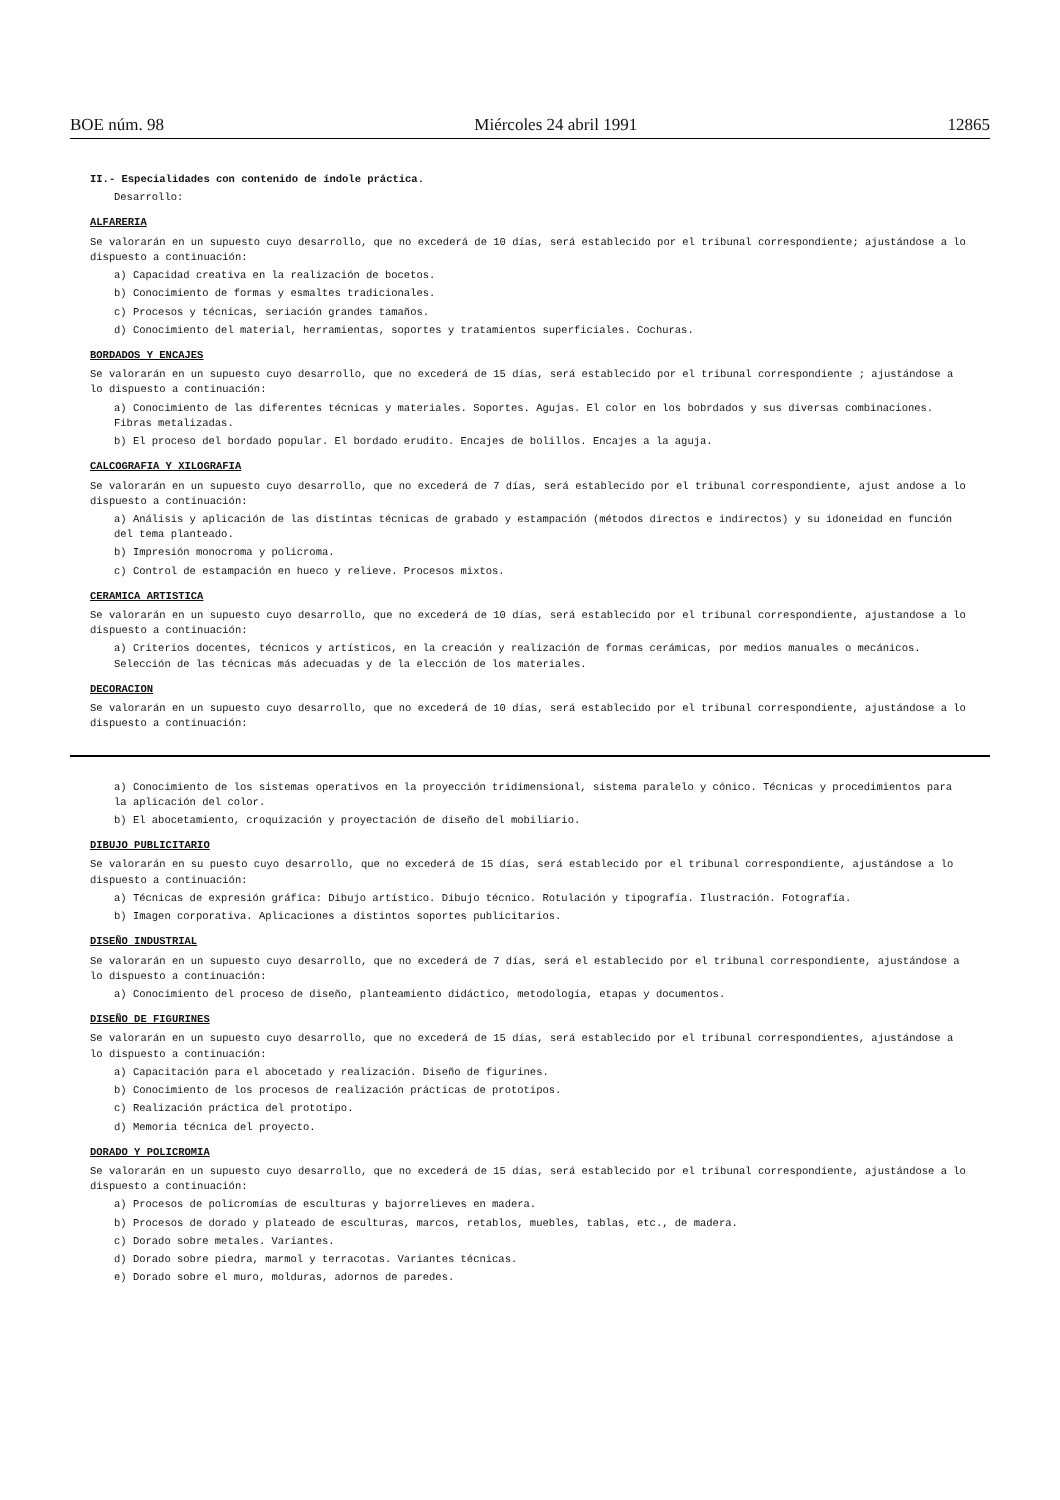BOE núm. 98 Miércoles 24 abril 1991 12865
II.- Especialidades con contenido de índole práctica.
Desarrollo:
ALFARERIA
Se valorarán en un supuesto cuyo desarrollo, que no excederá de 10 días, será establecido por el tribunal correspondiente; ajustándose a lo dispuesto a continuación:
a) Capacidad creativa en la realización de bocetos.
b) Conocimiento de formas y esmaltes tradicionales.
c) Procesos y técnicas, seriación grandes tamaños.
d) Conocimiento del material, herramientas, soportes y tratamientos superficiales. Cochuras.
BORDADOS Y ENCAJES
Se valorarán en un supuesto cuyo desarrollo, que no excederá de 15 días, será establecido por el tribunal correspondiente ; ajustándose a lo dispuesto a continuación:
a) Conocimiento de las diferentes técnicas y materiales. Soportes. Agujas. El color en los bobrdados y sus diversas combinaciones. Fibras metalizadas.
b) El proceso del bordado popular. El bordado erudito. Encajes de bolillos. Encajes a la aguja.
CALCOGRAFIA Y XILOGRAFIA
Se valorarán en un supuesto cuyo desarrollo, que no excederá de 7 días, será establecido por el tribunal correspondiente, ajust andose a lo dispuesto a continuación:
a) Análisis y aplicación de las distintas técnicas de grabado y estampación (métodos directos e indirectos) y su idoneidad en función del tema planteado.
b) Impresión monocroma y policroma.
c) Control de estampación en hueco y relieve. Procesos mixtos.
CERAMICA ARTISTICA
Se valorarán en un supuesto cuyo desarrollo, que no excederá de 10 días, será establecido por el tribunal correspondiente, ajustandose a lo dispuesto a continuación:
a) Criterios docentes, técnicos y artísticos, en la creación y realización de formas cerámicas, por medios manuales o mecánicos. Selección de las técnicas más adecuadas y de la elección de los materiales.
DECORACION
Se valorarán en un supuesto cuyo desarrollo, que no excederá de 10 días, será establecido por el tribunal correspondiente, ajustándose a lo dispuesto a continuación:
a) Conocimiento de los sistemas operativos en la proyección tridimensional, sistema paralelo y cónico. Técnicas y procedimientos para la aplicación del color.
b) El abocetamiento, croquización y proyectación de diseño del mobiliario.
DIBUJO PUBLICITARIO
Se valorarán en su puesto cuyo desarrollo, que no excederá de 15 días, será establecido por el tribunal correspondiente, ajustándose a lo dispuesto a continuación:
a) Técnicas de expresión gráfica: Dibujo artístico. Dibujo técnico. Rotulación y tipografía. Ilustración. Fotografía.
b) Imagen corporativa. Aplicaciones a distintos soportes publicitarios.
DISEÑO INDUSTRIAL
Se valorarán en un supuesto cuyo desarrollo, que no excederá de 7 días, será el establecido por el tribunal correspondiente, ajustándose a lo dispuesto a continuación:
a) Conocimiento del proceso de diseño, planteamiento didáctico, metodología, etapas y documentos.
DISEÑO DE FIGURINES
Se valorarán en un supuesto cuyo desarrollo, que no excederá de 15 días, será establecido por el tribunal correspondientes, ajustándose a lo dispuesto a continuación:
a) Capacitación para el abocetado y realización. Diseño de figurines.
b) Conocimiento de los procesos de realización prácticas de prototipos.
c) Realización práctica del prototipo.
d) Memoria técnica del proyecto.
DORADO Y POLICROMIA
Se valorarán en un supuesto cuyo desarrollo, que no excederá de 15 días, será establecido por el tribunal correspondiente, ajustándose a lo dispuesto a continuación:
a) Procesos de policromías de esculturas y bajorrelieves en madera.
b) Procesos de dorado y plateado de esculturas, marcos, retablos, muebles, tablas, etc., de madera.
c) Dorado sobre metales. Variantes.
d) Dorado sobre piedra, marmol y terracotas. Variantes técnicas.
e) Dorado sobre el muro, molduras, adornos de paredes.